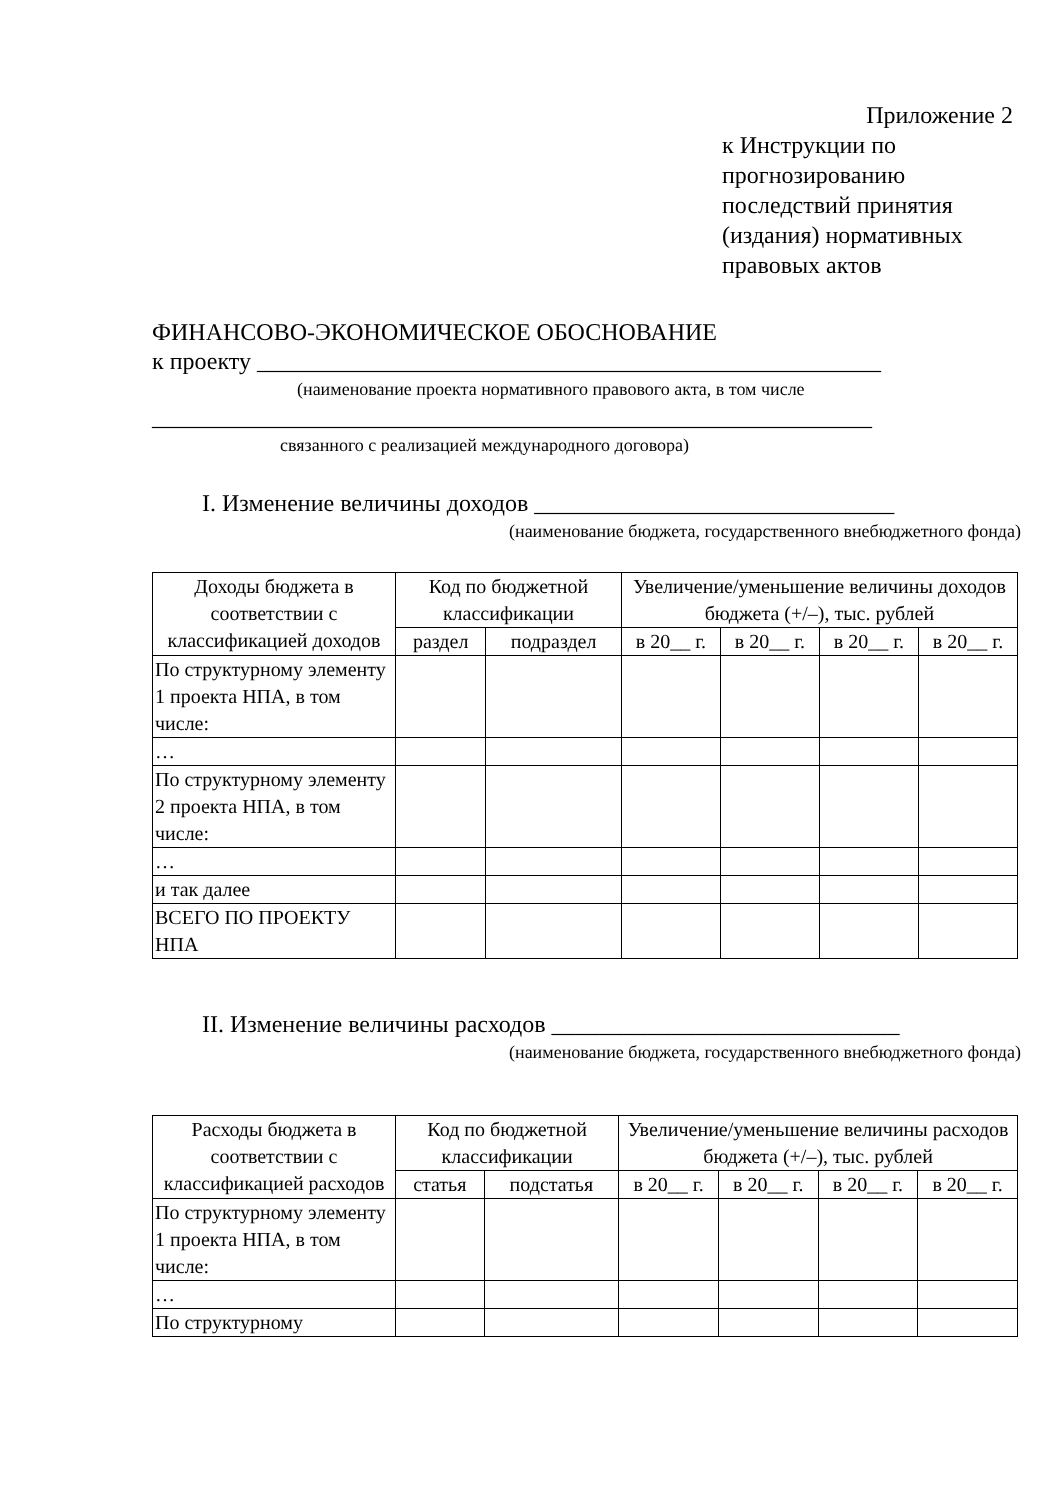Приложение 2
к Инструкции по
прогнозированию
последствий принятия
(издания) нормативных
правовых актов
ФИНАНСОВО-ЭКОНОМИЧЕСКОЕ ОБОСНОВАНИЕ
к проекту ____________________________________________________
(наименование проекта нормативного правового акта, в том числе
____________________________________________________________
связанного с реализацией международного договора)
I. Изменение величины доходов ______________________________
(наименование бюджета, государственного внебюджетного фонда)
| Доходы бюджета в соответствии с классификацией доходов | Код по бюджетной классификации | | Увеличение/уменьшение величины доходов бюджета (+/–), тыс. рублей | | | |
| --- | --- | --- | --- | --- | --- | --- |
| | раздел | подраздел | в 20__ г. | в 20__ г. | в 20__ г. | в 20__ г. |
| По структурному элементу 1 проекта НПА, в том числе: | | | | | | |
| … | | | | | | |
| По структурному элементу 2 проекта НПА, в том числе: | | | | | | |
| … | | | | | | |
| и так далее | | | | | | |
| ВСЕГО ПО ПРОЕКТУ НПА | | | | | | |
II. Изменение величины расходов _____________________________
(наименование бюджета, государственного внебюджетного фонда)
| Расходы бюджета в соответствии с классификацией расходов | Код по бюджетной классификации | | Увеличение/уменьшение величины расходов бюджета (+/–), тыс. рублей | | | |
| --- | --- | --- | --- | --- | --- | --- |
| | статья | подстатья | в 20__ г. | в 20__ г. | в 20__ г. | в 20__ г. |
| По структурному элементу 1 проекта НПА, в том числе: | | | | | | |
| … | | | | | | |
| По структурному | | | | | | |